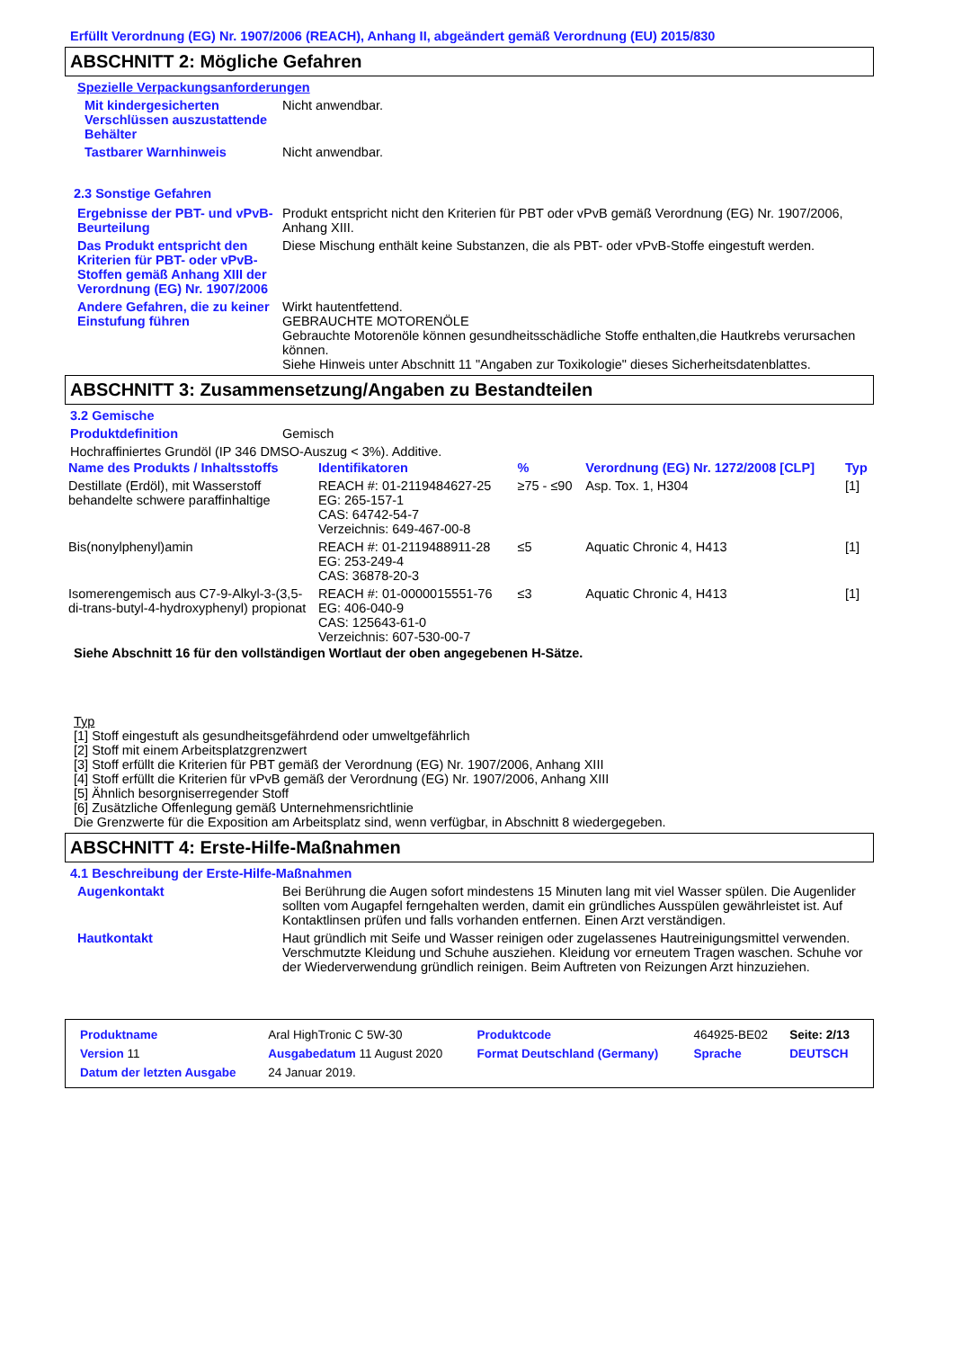Erfüllt Verordnung (EG) Nr. 1907/2006 (REACH), Anhang II, abgeändert gemäß Verordnung (EU) 2015/830
ABSCHNITT 2: Mögliche Gefahren
Spezielle Verpackungsanforderungen
Mit kindergesicherten Verschlüssen auszustattende Behälter
Nicht anwendbar.
Tastbarer Warnhinweis Nicht anwendbar.
2.3 Sonstige Gefahren
Ergebnisse der PBT- und vPvB-Beurteilung
Produkt entspricht nicht den Kriterien für PBT oder vPvB gemäß Verordnung (EG) Nr. 1907/2006, Anhang XIII.
Das Produkt entspricht den Kriterien für PBT- oder vPvB-Stoffen gemäß Anhang XIII der Verordnung (EG) Nr. 1907/2006
Diese Mischung enthält keine Substanzen, die als PBT- oder vPvB-Stoffe eingestuft werden.
Andere Gefahren, die zu keiner Einstufung führen
Wirkt hautentfettend.
GEBRAUCHTE MOTORENÖLE
Gebrauchte Motorenöle können gesundheitsschädliche Stoffe enthalten,die Hautkrebs verursachen können.
Siehe Hinweis unter Abschnitt 11 "Angaben zur Toxikologie" dieses Sicherheitsdatenblattes.
ABSCHNITT 3: Zusammensetzung/Angaben zu Bestandteilen
3.2 Gemische
Produktdefinition Gemisch
Hochraffiniertes Grundöl (IP 346 DMSO-Auszug < 3%). Additive.
| Name des Produkts / Inhaltsstoffs | Identifikatoren | % | Verordnung (EG) Nr. 1272/2008 [CLP] | Typ |
| --- | --- | --- | --- | --- |
| Destillate (Erdöl), mit Wasserstoff behandelte schwere paraffinhaltige | REACH #: 01-2119484627-25 EG: 265-157-1 CAS: 64742-54-7 Verzeichnis: 649-467-00-8 | ≥75 - ≤90 | Asp. Tox. 1, H304 | [1] |
| Bis(nonylphenyl)amin | REACH #: 01-2119488911-28 EG: 253-249-4 CAS: 36878-20-3 | ≤5 | Aquatic Chronic 4, H413 | [1] |
| Isomerengemisch aus C7-9-Alkyl-3-(3,5-di-trans-butyl-4-hydroxyphenyl) propionat | REACH #: 01-0000015551-76 EG: 406-040-9 CAS: 125643-61-0 Verzeichnis: 607-530-00-7 | ≤3 | Aquatic Chronic 4, H413 | [1] |
Siehe Abschnitt 16 für den vollständigen Wortlaut der oben angegebenen H-Sätze.
Typ
[1] Stoff eingestuft als gesundheitsgefährdend oder umweltgefährlich
[2] Stoff mit einem Arbeitsplatzgrenzwert
[3] Stoff erfüllt die Kriterien für PBT gemäß der Verordnung (EG) Nr. 1907/2006, Anhang XIII
[4] Stoff erfüllt die Kriterien für vPvB gemäß der Verordnung (EG) Nr. 1907/2006, Anhang XIII
[5] Ähnlich besorgniserregender Stoff
[6] Zusätzliche Offenlegung gemäß Unternehmensrichtlinie
Die Grenzwerte für die Exposition am Arbeitsplatz sind, wenn verfügbar, in Abschnitt 8 wiedergegeben.
ABSCHNITT 4: Erste-Hilfe-Maßnahmen
4.1 Beschreibung der Erste-Hilfe-Maßnahmen
Augenkontakt Bei Berührung die Augen sofort mindestens 15 Minuten lang mit viel Wasser spülen. Die Augenlider sollten vom Augapfel ferngehalten werden, damit ein gründliches Ausspülen gewährleistet ist. Auf Kontaktlinsen prüfen und falls vorhanden entfernen. Einen Arzt verständigen.
Hautkontakt Haut gründlich mit Seife und Wasser reinigen oder zugelassenes Hautreinigungsmittel verwenden. Verschmutzte Kleidung und Schuhe ausziehen. Kleidung vor erneutem Tragen waschen. Schuhe vor der Wiederverwendung gründlich reinigen. Beim Auftreten von Reizungen Arzt hinzuziehen.
| Produktname | Aral HighTronic C 5W-30 | Produktcode | 464925-BE02 | Seite: 2/13 |
| Version 11 | Ausgabedatum 11 August 2020 | Format Deutschland (Germany) | Sprache | DEUTSCH |
| Datum der letzten Ausgabe | 24 Januar 2019. | | | |